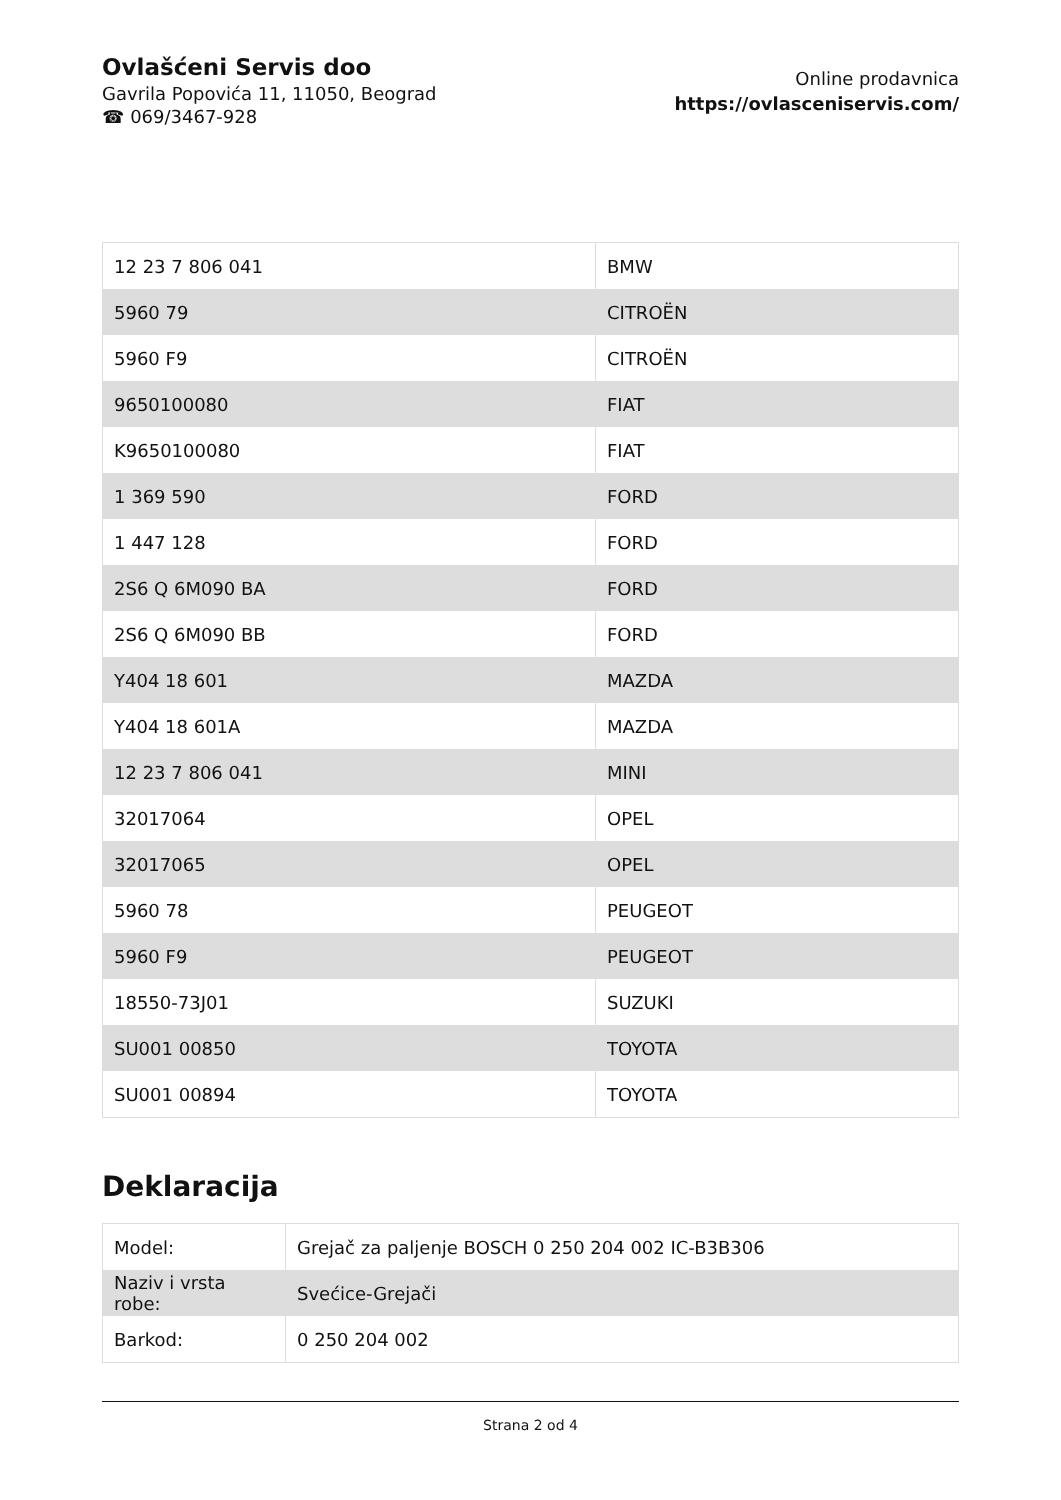Ovlašćeni Servis doo
Gavrila Popovića 11, 11050, Beograd
☎ 069/3467-928
Online prodavnica
https://ovlasceniservis.com/
| 12 23 7 806 041 | BMW |
| 5960 79 | CITROËN |
| 5960 F9 | CITROËN |
| 9650100080 | FIAT |
| K9650100080 | FIAT |
| 1 369 590 | FORD |
| 1 447 128 | FORD |
| 2S6 Q 6M090 BA | FORD |
| 2S6 Q 6M090 BB | FORD |
| Y404 18 601 | MAZDA |
| Y404 18 601A | MAZDA |
| 12 23 7 806 041 | MINI |
| 32017064 | OPEL |
| 32017065 | OPEL |
| 5960 78 | PEUGEOT |
| 5960 F9 | PEUGEOT |
| 18550-73J01 | SUZUKI |
| SU001 00850 | TOYOTA |
| SU001 00894 | TOYOTA |
Deklaracija
| Model: | Grejač za paljenje BOSCH 0 250 204 002 IC-B3B306 |
| Naziv i vrsta robe: | Svećice-Grejači |
| Barkod: | 0 250 204 002 |
Strana 2 od 4